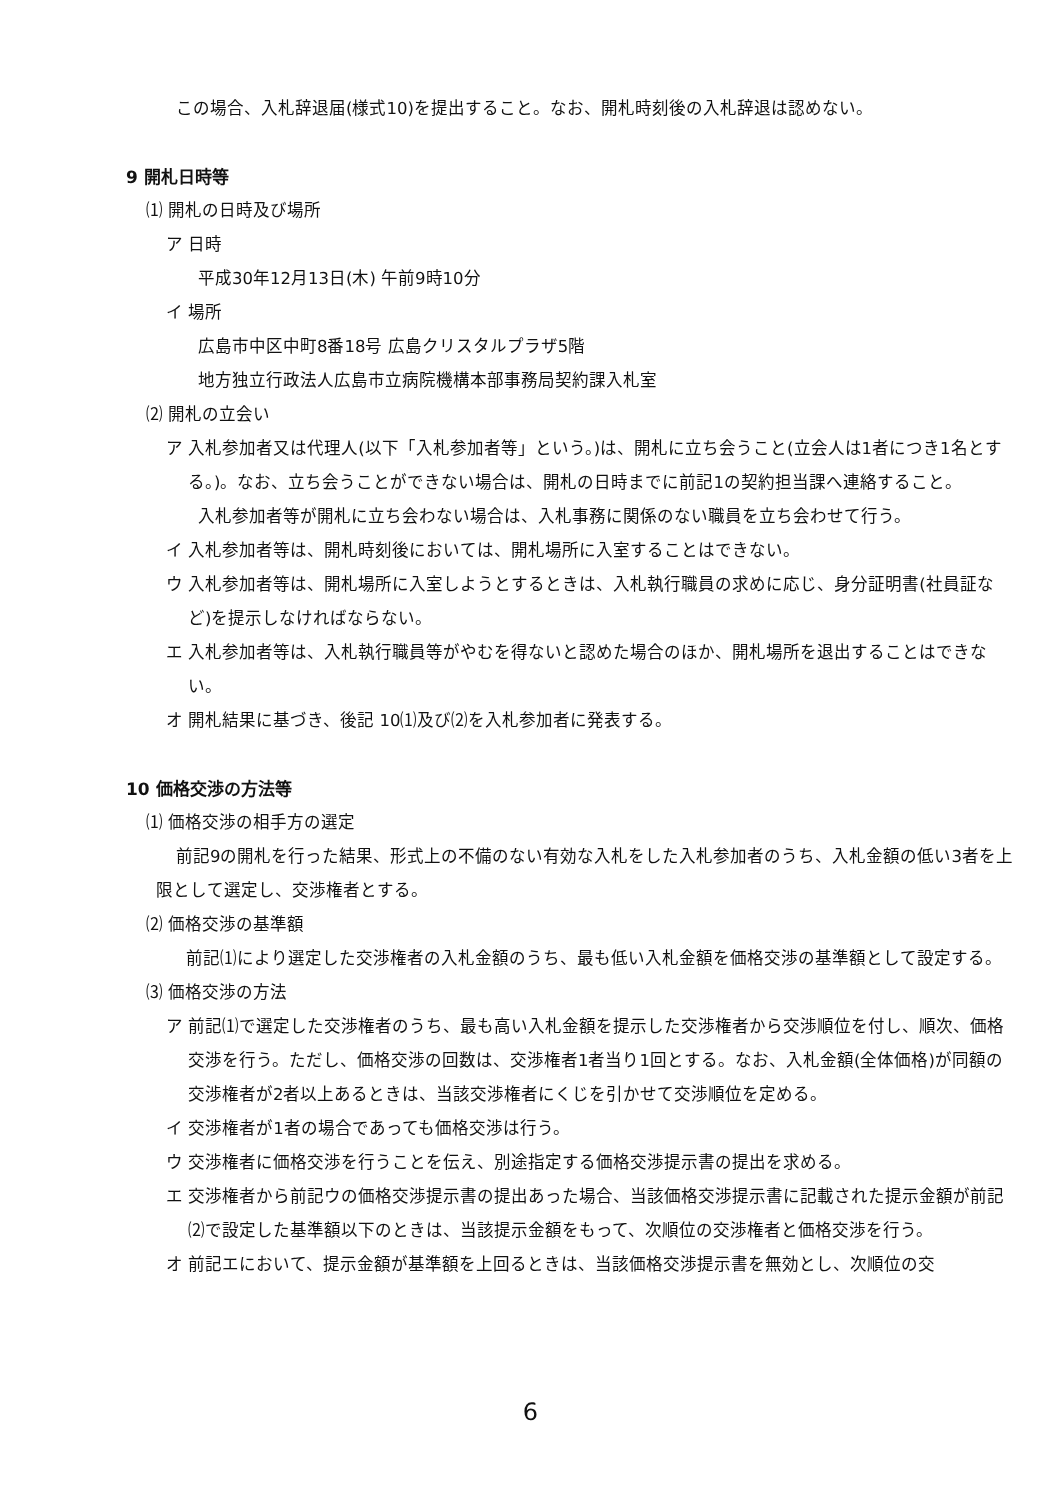この場合、入札辞退届(様式10)を提出すること。なお、開札時刻後の入札辞退は認めない。
9 開札日時等
⑴ 開札の日時及び場所
ア 日時
平成30年12月13日(木) 午前9時10分
イ 場所
広島市中区中町8番18号 広島クリスタルプラザ5階
地方独立行政法人広島市立病院機構本部事務局契約課入札室
⑵ 開札の立会い
ア 入札参加者又は代理人(以下「入札参加者等」という。)は、開札に立ち会うこと(立会人は1者につき1名とする。)。なお、立ち会うことができない場合は、開札の日時までに前記1の契約担当課へ連絡すること。
入札参加者等が開札に立ち会わない場合は、入札事務に関係のない職員を立ち会わせて行う。
イ 入札参加者等は、開札時刻後においては、開札場所に入室することはできない。
ウ 入札参加者等は、開札場所に入室しようとするときは、入札執行職員の求めに応じ、身分証明書(社員証など)を提示しなければならない。
エ 入札参加者等は、入札執行職員等がやむを得ないと認めた場合のほか、開札場所を退出することはできない。
オ 開札結果に基づき、後記 10⑴及び⑵を入札参加者に発表する。
10 価格交渉の方法等
⑴ 価格交渉の相手方の選定
前記9の開札を行った結果、形式上の不備のない有効な入札をした入札参加者のうち、入札金額の低い3者を上限として選定し、交渉権者とする。
⑵ 価格交渉の基準額
前記⑴により選定した交渉権者の入札金額のうち、最も低い入札金額を価格交渉の基準額として設定する。
⑶ 価格交渉の方法
ア 前記⑴で選定した交渉権者のうち、最も高い入札金額を提示した交渉権者から交渉順位を付し、順次、価格交渉を行う。ただし、価格交渉の回数は、交渉権者1者当り1回とする。なお、入札金額(全体価格)が同額の交渉権者が2者以上あるときは、当該交渉権者にくじを引かせて交渉順位を定める。
イ 交渉権者が1者の場合であっても価格交渉は行う。
ウ 交渉権者に価格交渉を行うことを伝え、別途指定する価格交渉提示書の提出を求める。
エ 交渉権者から前記ウの価格交渉提示書の提出あった場合、当該価格交渉提示書に記載された提示金額が前記⑵で設定した基準額以下のときは、当該提示金額をもって、次順位の交渉権者と価格交渉を行う。
オ 前記エにおいて、提示金額が基準額を上回るときは、当該価格交渉提示書を無効とし、次順位の交
6